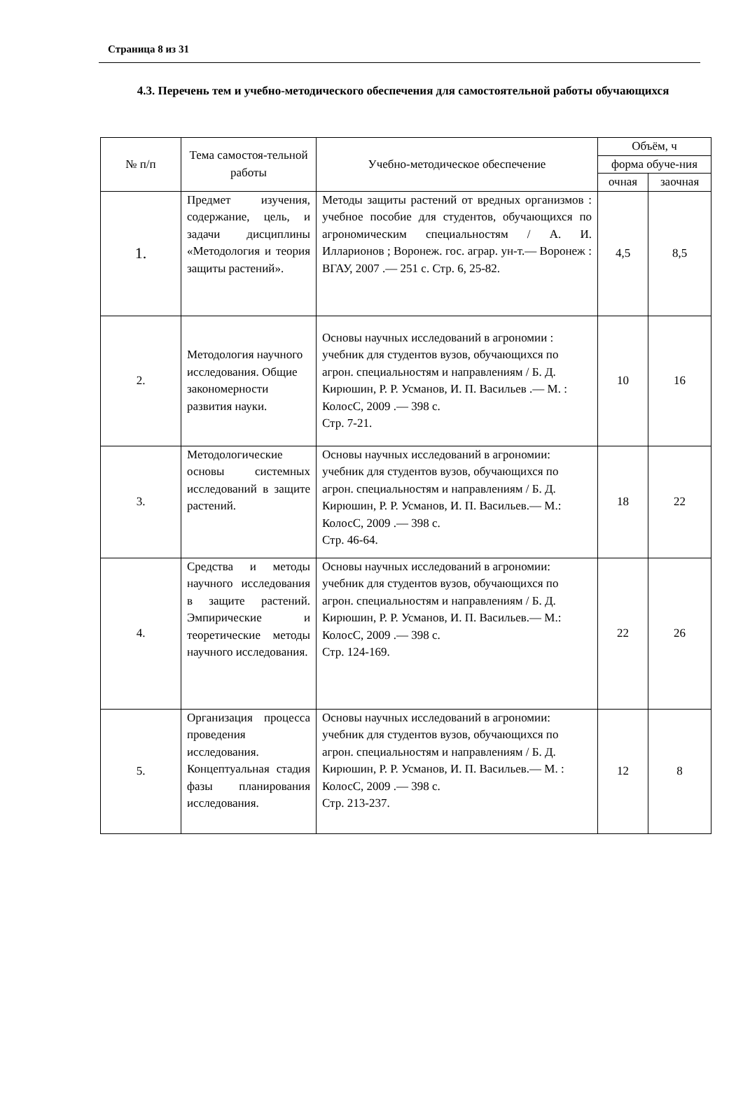Страница 8 из 31
4.3. Перечень тем и учебно-методического обеспечения для самостоятельной работы обучающихся
| № п/п | Тема самостоя-тельной работы | Учебно-методическое обеспечение | Объём, ч | |
| --- | --- | --- | --- | --- |
| | | | форма обуче-ния | |
| | | | очная | заочная |
| 1. | Предмет изучения, содержание, цель, и задачи дисциплины «Методология и теория защиты растений». | Методы защиты растений от вредных организмов : учебное пособие для студентов, обучающихся по агрономическим специальностям / А. И. Илларионов ; Воронеж. гос. аграр. ун-т.— Воронеж : ВГАУ, 2007 .— 251 с. Стр. 6, 25-82. | 4,5 | 8,5 |
| 2. | Методология научного исследования. Общие закономерности развития науки. | Основы научных исследований в агрономии : учебник для студентов вузов, обучающихся по агрон. специальностям и направлениям / Б. Д. Кирюшин, Р. Р. Усманов, И. П. Васильев .— М. : КолосС, 2009 .— 398 с. Стр. 7-21. | 10 | 16 |
| 3. | Методологические основы системных исследований в защите растений. | Основы научных исследований в агрономии: учебник для студентов вузов, обучающихся по агрон. специальностям и направлениям / Б. Д. Кирюшин, Р. Р. Усманов, И. П. Васильев.— М.: КолосС, 2009 .— 398 с. Стр. 46-64. | 18 | 22 |
| 4. | Средства и методы научного исследования в защите растений. Эмпирические и теоретические методы научного исследования. | Основы научных исследований в агрономии: учебник для студентов вузов, обучающихся по агрон. специальностям и направлениям / Б. Д. Кирюшин, Р. Р. Усманов, И. П. Васильев.— М.: КолосС, 2009 .— 398 с. Стр. 124-169. | 22 | 26 |
| 5. | Организация процесса проведения исследования. Концептуальная стадия фазы планирования исследования. | Основы научных исследований в агрономии: учебник для студентов вузов, обучающихся по агрон. специальностям и направлениям / Б. Д. Кирюшин, Р. Р. Усманов, И. П. Васильев.— М. : КолосС, 2009 .— 398 с. Стр. 213-237. | 12 | 8 |